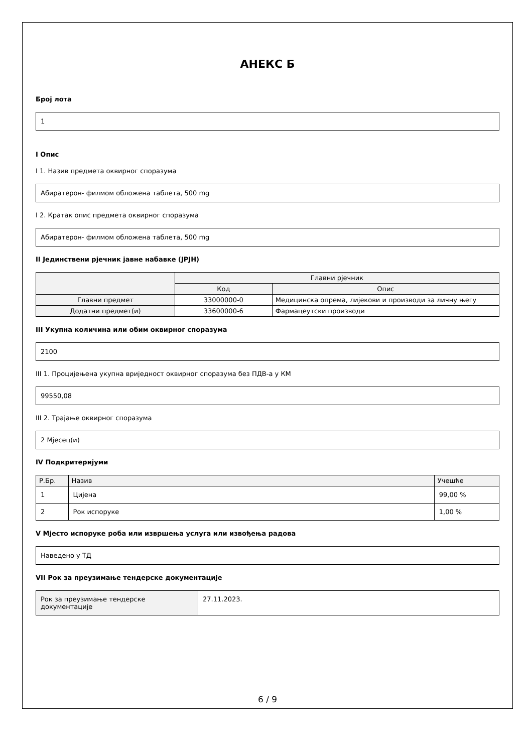АНЕКС Б
Број лота
1
I Опис
I 1. Назив предмета оквирног споразума
Абиратерон- филмом обложена таблета, 500 mg
I 2. Кратак опис предмета оквирног споразума
Абиратерон- филмом обложена таблета, 500 mg
II Јединствени рјечник јавне набавке (JPJH)
| | Главни рјечник | |
| --- | --- | --- |
| | Код | Опис |
| Главни предмет | 33000000-0 | Медицинска опрема, лијекови и производи за личну његу |
| Додатни предмет(и) | 33600000-6 | Фармацеутски производи |
III Укупна количина или обим оквирног споразума
2100
III 1. Процијењена укупна вриједност оквирног споразума без ПДВ-а у КМ
99550,08
III 2. Трајање оквирног споразума
2 Мјесец(и)
IV Подкритеријуми
| Р.Бр. | Назив | Учешће |
| --- | --- | --- |
| 1 | Цијена | 99,00 % |
| 2 | Рок испоруке | 1,00 % |
V Мјесто испоруке роба или извршења услуга или извођења радова
Наведено у ТД
VII Рок за преузимање тендерске документације
| Рок за преузимање тендерске документације | 27.11.2023. |
6 / 9